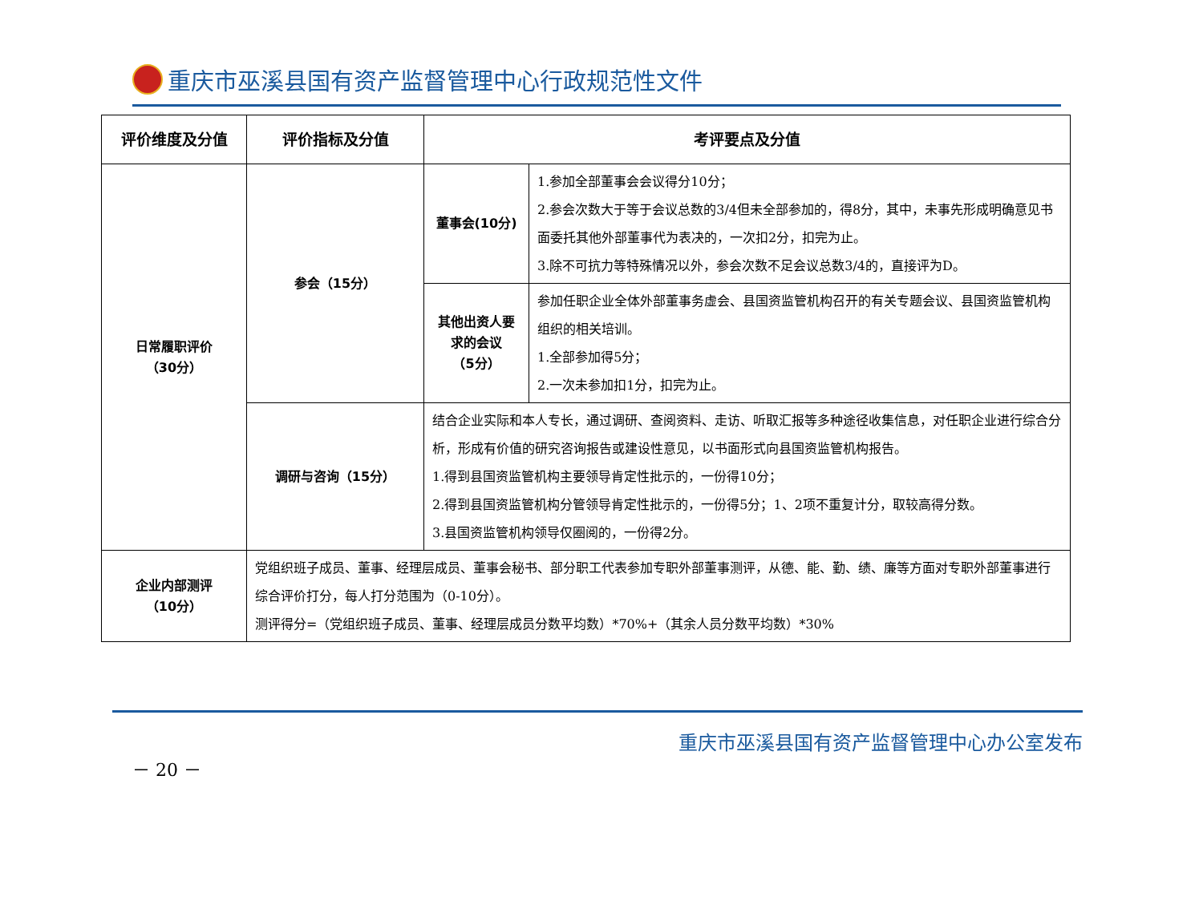重庆市巫溪县国有资产监督管理中心行政规范性文件
| 评价维度及分值 | 评价指标及分值 | 考评要点及分值 | |
| --- | --- | --- | --- |
| 日常履职评价 （30分） | 参会（15分） | 董事会(10分) | 1.参加全部董事会会议得分10分； 2.参会次数大于等于会议总数的3/4但未全部参加的，得8分，其中，未事先形成明确意见书面委托其他外部董事代为表决的，一次扣2分，扣完为止。 3.除不可抗力等特殊情况以外，参会次数不足会议总数3/4的，直接评为D。 |
| | | 其他出资人要求的会议 （5分） | 参加任职企业全体外部董事务虚会、县国资监管机构召开的有关专题会议、县国资监管机构组织的相关培训。 1.全部参加得5分； 2.一次未参加扣1分，扣完为止。 |
| | 调研与咨询（15分） | 结合企业实际和本人专长，通过调研、查阅资料、走访、听取汇报等多种途径收集信息，对任职企业进行综合分析，形成有价值的研究咨询报告或建设性意见，以书面形式向县国资监管机构报告。 1.得到县国资监管机构主要领导肯定性批示的，一份得10分； 2.得到县国资监管机构分管领导肯定性批示的，一份得5分；1、2项不重复计分，取较高得分数。 3.县国资监管机构领导仅圈阅的，一份得2分。 | |
| 企业内部测评 （10分） | 党组织班子成员、董事、经理层成员、董事会秘书、部分职工代表参加专职外部董事测评，从德、能、勤、绩、廉等方面对专职外部董事进行综合评价打分，每人打分范围为（0-10分）。 测评得分=（党组织班子成员、董事、经理层成员分数平均数）*70%+（其余人员分数平均数）*30% | | |
重庆市巫溪县国有资产监督管理中心办公室发布
－ 20 －